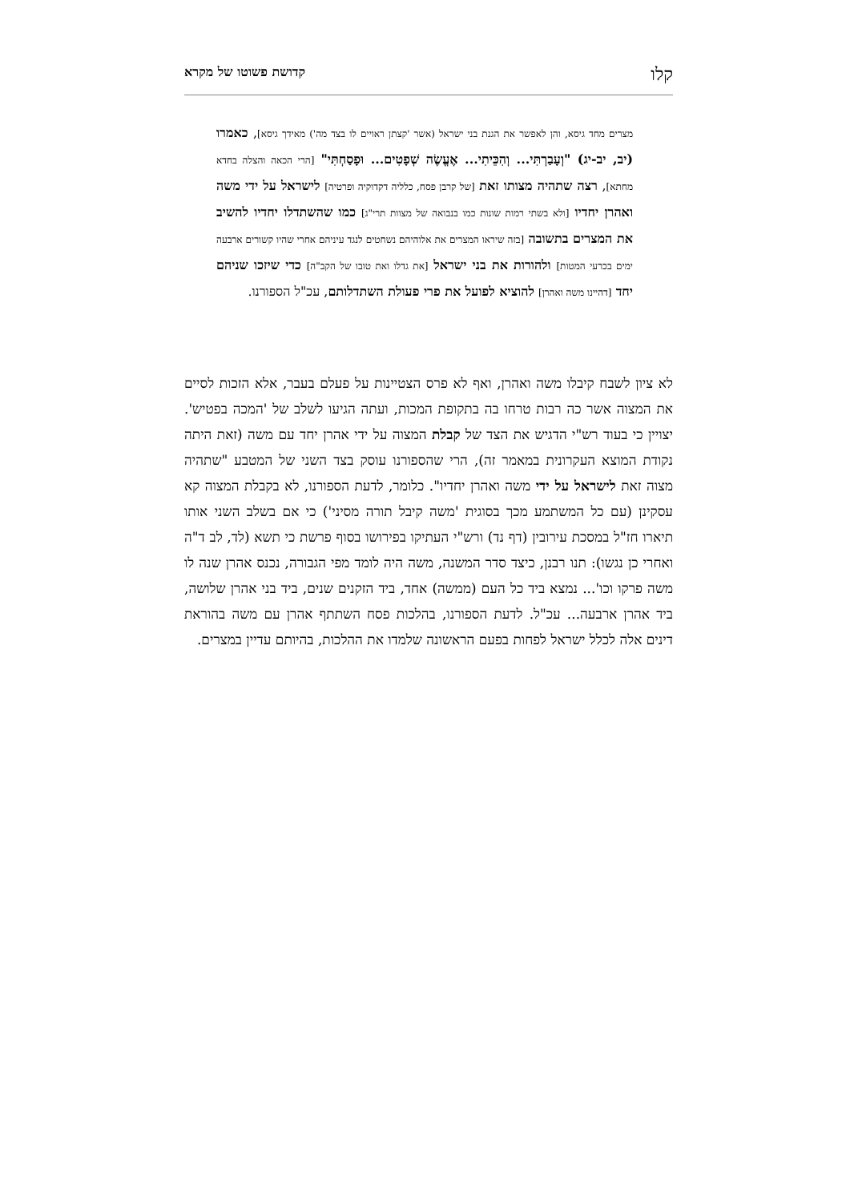קלו קדושת פשוטו של מקרא
מצרים מחד גיסא, והן לאפשר את הגנת בני ישראל (אשר 'קצתן ראויים לו בצד מה') מאידך גיסא], כאמרו (יב, יב-יג) "וְעָבַרְתִּי... וְהִכֵּיתִי... אֶעֱשֶׂה שְׁפָטִים... וּפָסַחְתִּי" [הרי הכאה והצלה בחדא מחתא], רצה שתהיה מצותו זאת [של קרבן פסח, כלליה דקדוקיה ופרטיה] לישראל על ידי משה ואהרן יחדיו [ולא בשתי רמות שונות כמו בנבואה של מצוות תרי"ג] כמו שהשתדלו יחדיו להשיב את המצרים בתשובה [בזה שיראו המצרים את אלוהיהם נשחטים לנגד עיניהם אחרי שהיו קשורים ארבעה ימים בכרעי המטות] ולהורות את בני ישראל [את גדלו ואת טובו של הקב"ה] כדי שיזכו שניהם יחד [דהיינו משה ואהרן] להוציא לפועל את פרי פעולת השתדלותם, עכ"ל הספורנו.
לא ציון לשבח קיבלו משה ואהרן, ואף לא פרס הצטיינות על פעלם בעבר, אלא הזכות לסיים את המצוה אשר כה רבות טרחו בה בתקופת המכות, ועתה הגיעו לשלב של 'המכה בפטיש'. יצויין כי בעוד רש"י הדגיש את הצד של קבלת המצוה על ידי אהרן יחד עם משה (זאת היתה נקודת המוצא העקרונית במאמר זה), הרי שהספורנו עוסק בצד השני של המטבע "שתהיה מצוה זאת לישראל על ידי משה ואהרן יחדיו". כלומר, לדעת הספורנו, לא בקבלת המצוה קא עסקינן (עם כל המשתמע מכך בסוגית 'משה קיבל תורה מסיני') כי אם בשלב השני אותו תיארו חז"ל במסכת עירובין (דף נד) ורש"י העתיקו בפירושו בסוף פרשת כי תשא (לד, לב ד"ה ואחרי כן נגשו): תנו רבנן, כיצד סדר המשנה, משה היה לומד מפי הגבורה, נכנס אהרן שנה לו משה פרקו וכו'... נמצא ביד כל העם (ממשה) אחד, ביד הזקנים שנים, ביד בני אהרן שלושה, ביד אהרן ארבעה... עכ"ל. לדעת הספורנו, בהלכות פסח השתתף אהרן עם משה בהוראת דינים אלה לכלל ישראל לפחות בפעם הראשונה שלמדו את ההלכות, בהיותם עדיין במצרים.